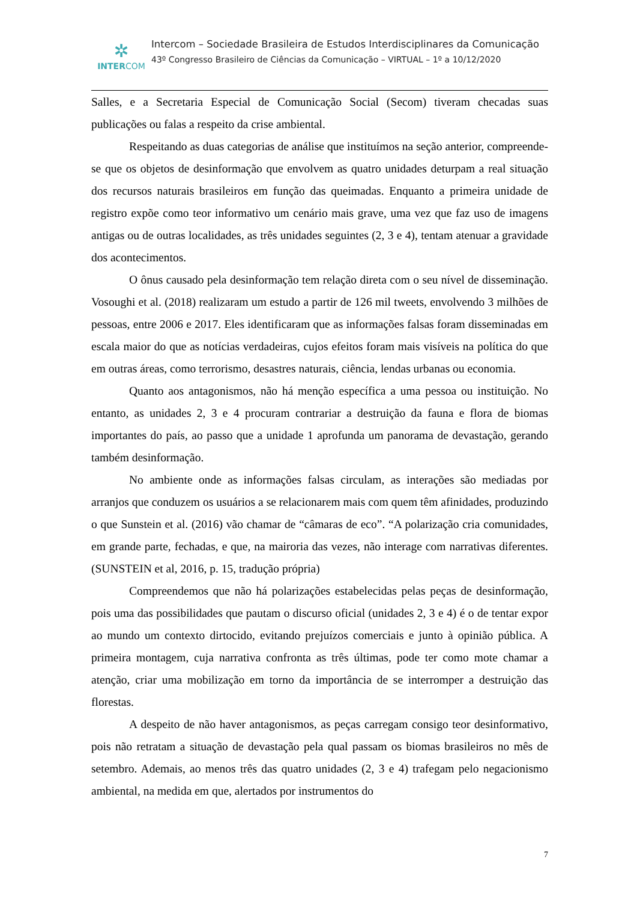✲
INTERCOM
Intercom – Sociedade Brasileira de Estudos Interdisciplinares da Comunicação
43º Congresso Brasileiro de Ciências da Comunicação – VIRTUAL – 1º a 10/12/2020
Salles, e a Secretaria Especial de Comunicação Social (Secom) tiveram checadas suas publicações ou falas a respeito da crise ambiental.
Respeitando as duas categorias de análise que instituímos na seção anterior, compreende-se que os objetos de desinformação que envolvem as quatro unidades deturpam a real situação dos recursos naturais brasileiros em função das queimadas. Enquanto a primeira unidade de registro expõe como teor informativo um cenário mais grave, uma vez que faz uso de imagens antigas ou de outras localidades, as três unidades seguintes (2, 3 e 4), tentam atenuar a gravidade dos acontecimentos.
O ônus causado pela desinformação tem relação direta com o seu nível de disseminação. Vosoughi et al. (2018) realizaram um estudo a partir de 126 mil tweets, envolvendo 3 milhões de pessoas, entre 2006 e 2017. Eles identificaram que as informações falsas foram disseminadas em escala maior do que as notícias verdadeiras, cujos efeitos foram mais visíveis na política do que em outras áreas, como terrorismo, desastres naturais, ciência, lendas urbanas ou economia.
Quanto aos antagonismos, não há menção específica a uma pessoa ou instituição. No entanto, as unidades 2, 3 e 4 procuram contrariar a destruição da fauna e flora de biomas importantes do país, ao passo que a unidade 1 aprofunda um panorama de devastação, gerando também desinformação.
No ambiente onde as informações falsas circulam, as interações são mediadas por arranjos que conduzem os usuários a se relacionarem mais com quem têm afinidades, produzindo o que Sunstein et al. (2016) vão chamar de “câmaras de eco”. “A polarização cria comunidades, em grande parte, fechadas, e que, na mairoria das vezes, não interage com narrativas diferentes. (SUNSTEIN et al, 2016, p. 15, tradução própria)
Compreendemos que não há polarizações estabelecidas pelas peças de desinformação, pois uma das possibilidades que pautam o discurso oficial (unidades 2, 3 e 4) é o de tentar expor ao mundo um contexto dirtocido, evitando prejuízos comerciais e junto à opinião pública. A primeira montagem, cuja narrativa confronta as três últimas, pode ter como mote chamar a atenção, criar uma mobilização em torno da importância de se interromper a destruição das florestas.
A despeito de não haver antagonismos, as peças carregam consigo teor desinformativo, pois não retratam a situação de devastação pela qual passam os biomas brasileiros no mês de setembro. Ademais, ao menos três das quatro unidades (2, 3 e 4) trafegam pelo negacionismo ambiental, na medida em que, alertados por instrumentos do
7